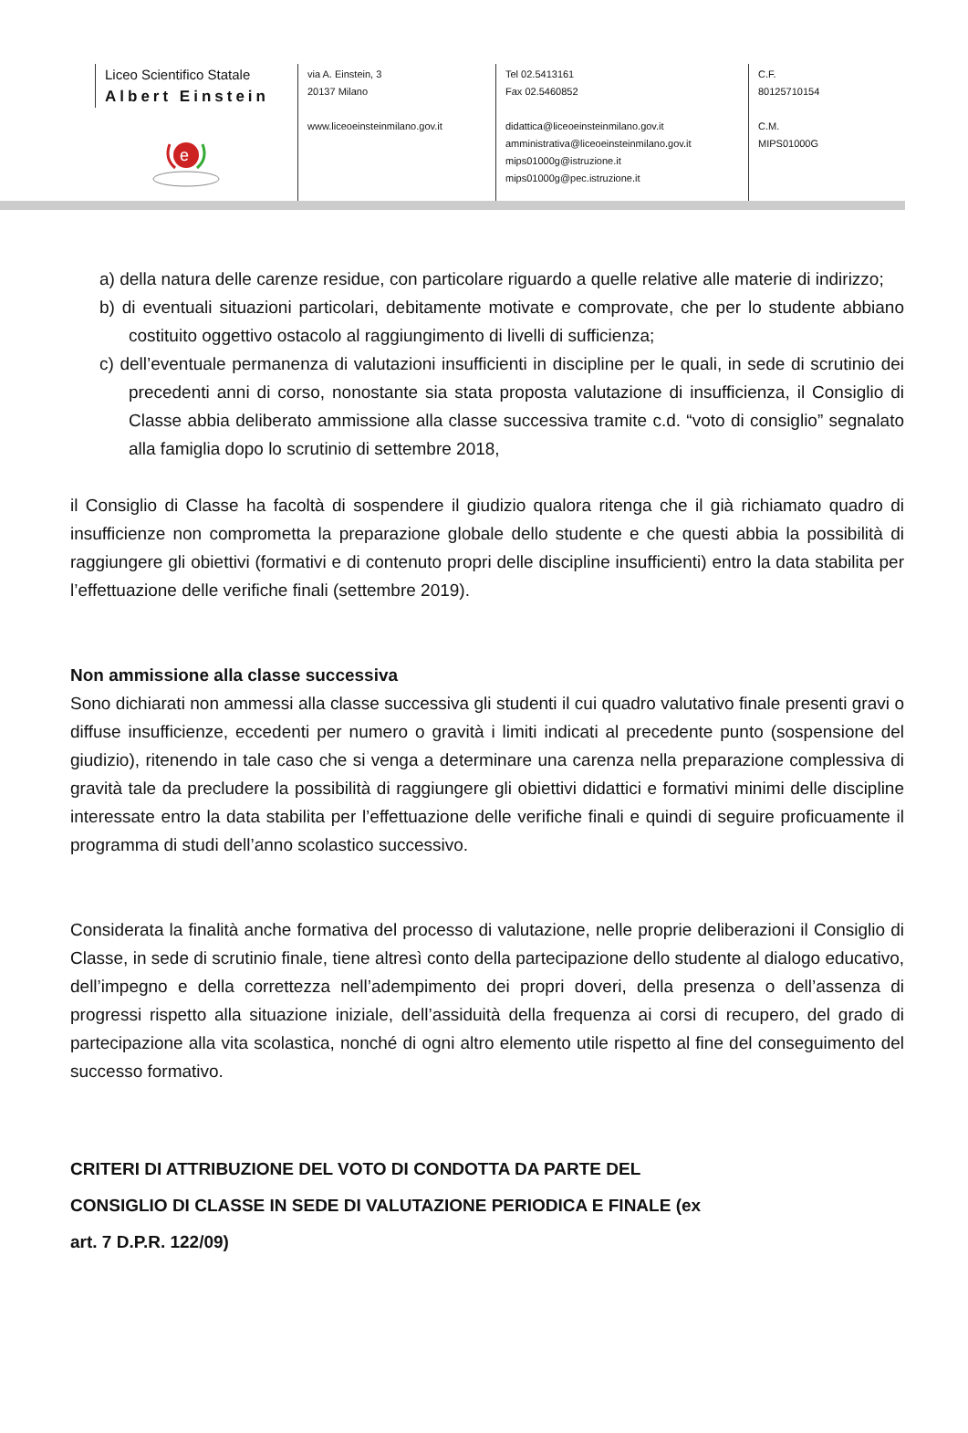Liceo Scientifico Statale
Albert Einstein
e
via A. Einstein, 3
20137 Milano
www.liceoeinsteinmilano.gov.it
Tel 02.5413161
Fax 02.5460852
didattica@liceoeinsteinmilano.gov.it
amministrativa@liceoeinsteinmilano.gov.it
mips01000g@istruzione.it
mips01000g@pec.istruzione.it
C.F.
80125710154
C.M.
MIPS01000G
a) della natura delle carenze residue, con particolare riguardo a quelle relative alle materie di indirizzo;
b) di eventuali situazioni particolari, debitamente motivate e comprovate, che per lo studente abbiano costituito oggettivo ostacolo al raggiungimento di livelli di sufficienza;
c) dell’eventuale permanenza di valutazioni insufficienti in discipline per le quali, in sede di scrutinio dei precedenti anni di corso, nonostante sia stata proposta valutazione di insufficienza, il Consiglio di Classe abbia deliberato ammissione alla classe successiva tramite c.d. “voto di consiglio” segnalato alla famiglia dopo lo scrutinio di settembre 2018,
il Consiglio di Classe ha facoltà di sospendere il giudizio qualora ritenga che il già richiamato quadro di insufficienze non comprometta la preparazione globale dello studente e che questi abbia la possibilità di raggiungere gli obiettivi (formativi e di contenuto propri delle discipline insufficienti) entro la data stabilita per l’effettuazione delle verifiche finali (settembre 2019).
Non ammissione alla classe successiva
Sono dichiarati non ammessi alla classe successiva gli studenti il cui quadro valutativo finale presenti gravi o diffuse insufficienze, eccedenti per numero o gravità i limiti indicati al precedente punto (sospensione del giudizio), ritenendo in tale caso che si venga a determinare una carenza nella preparazione complessiva di gravità tale da precludere la possibilità di raggiungere gli obiettivi didattici e formativi minimi delle discipline interessate entro la data stabilita per l’effettuazione delle verifiche finali e quindi di seguire proficuamente il programma di studi dell’anno scolastico successivo.
Considerata la finalità anche formativa del processo di valutazione, nelle proprie deliberazioni il Consiglio di Classe, in sede di scrutinio finale, tiene altresì conto della partecipazione dello studente al dialogo educativo, dell’impegno e della correttezza nell’adempimento dei propri doveri, della presenza o dell’assenza di progressi rispetto alla situazione iniziale, dell’assiduità della frequenza ai corsi di recupero, del grado di partecipazione alla vita scolastica, nonché di ogni altro elemento utile rispetto al fine del conseguimento del successo formativo.
CRITERI DI ATTRIBUZIONE DEL VOTO DI CONDOTTA DA PARTE DEL
CONSIGLIO DI CLASSE IN SEDE DI VALUTAZIONE PERIODICA E FINALE (ex
art. 7 D.P.R. 122/09)